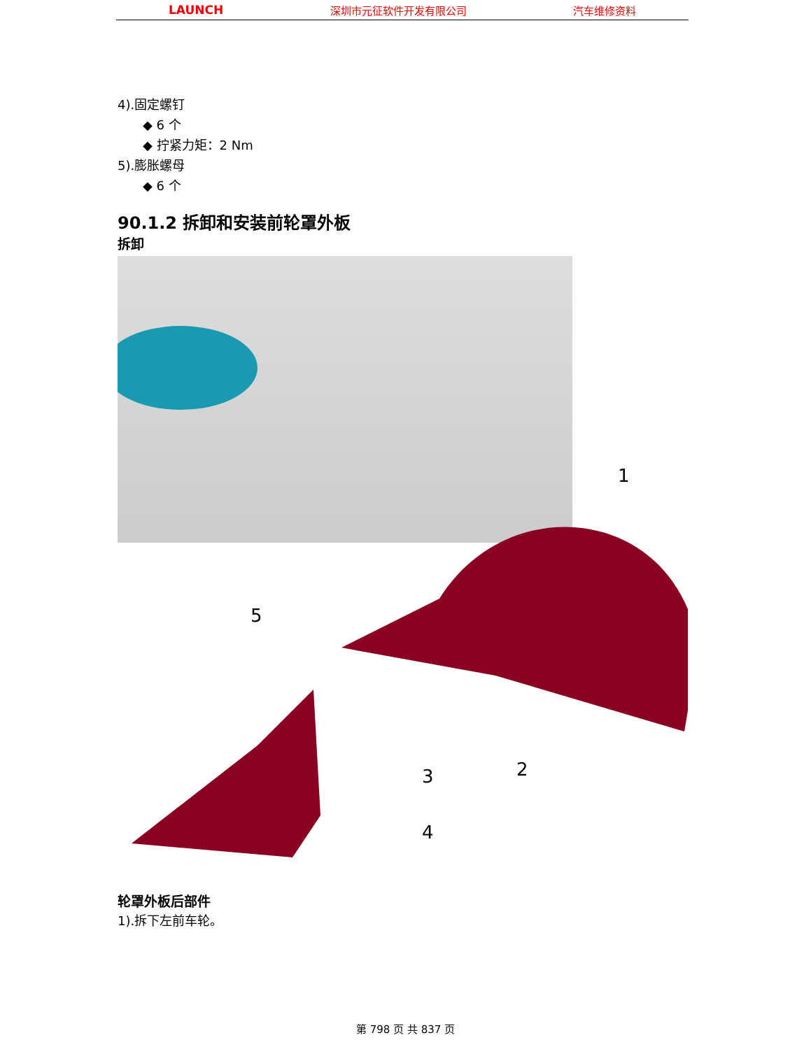LAUNCH 深圳市元征软件开发有限公司 汽车维修资料
4).固定螺钉
◆ 6 个
◆ 拧紧力矩：2 Nm
5).膨胀螺母
◆ 6 个
90.1.2 拆卸和安装前轮罩外板
拆卸
1
2 3
4
5
轮罩外板后部件
1).拆下左前车轮。
第 798 页 共 837 页